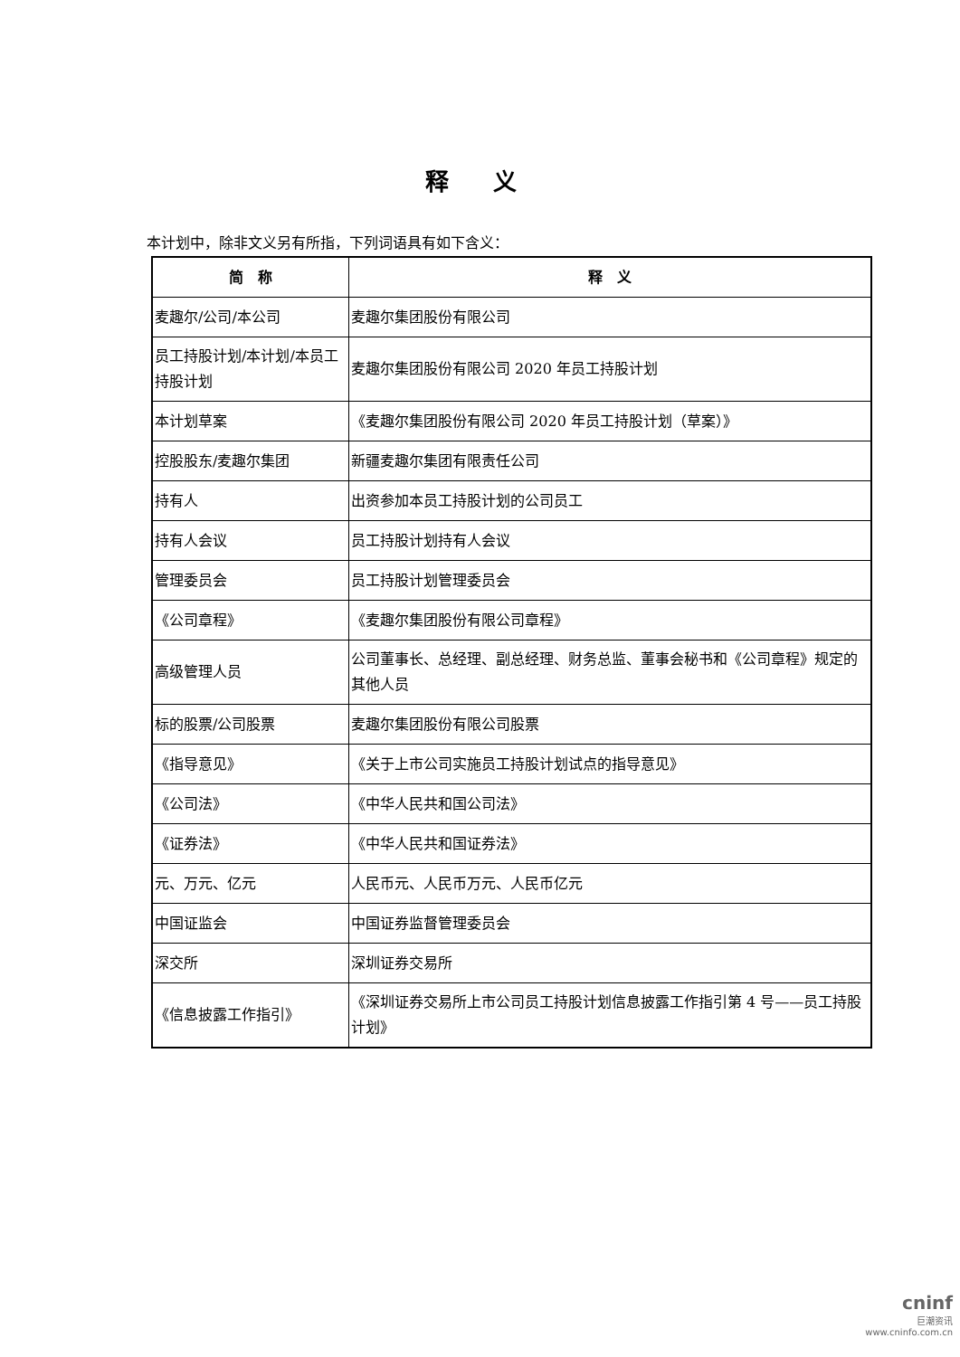释 义
本计划中，除非文义另有所指，下列词语具有如下含义：
| 简 称 | 释 义 |
| --- | --- |
| 麦趣尔/公司/本公司 | 麦趣尔集团股份有限公司 |
| 员工持股计划/本计划/本员工持股计划 | 麦趣尔集团股份有限公司 2020 年员工持股计划 |
| 本计划草案 | 《麦趣尔集团股份有限公司 2020 年员工持股计划（草案）》 |
| 控股股东/麦趣尔集团 | 新疆麦趣尔集团有限责任公司 |
| 持有人 | 出资参加本员工持股计划的公司员工 |
| 持有人会议 | 员工持股计划持有人会议 |
| 管理委员会 | 员工持股计划管理委员会 |
| 《公司章程》 | 《麦趣尔集团股份有限公司章程》 |
| 高级管理人员 | 公司董事长、总经理、副总经理、财务总监、董事会秘书和《公司章程》规定的其他人员 |
| 标的股票/公司股票 | 麦趣尔集团股份有限公司股票 |
| 《指导意见》 | 《关于上市公司实施员工持股计划试点的指导意见》 |
| 《公司法》 | 《中华人民共和国公司法》 |
| 《证券法》 | 《中华人民共和国证券法》 |
| 元、万元、亿元 | 人民币元、人民币万元、人民币亿元 |
| 中国证监会 | 中国证券监督管理委员会 |
| 深交所 | 深圳证券交易所 |
| 《信息披露工作指引》 | 《深圳证券交易所上市公司员工持股计划信息披露工作指引第 4 号——员工持股计划》 |
cninf
巨潮资讯
www.cninfo.com.cn